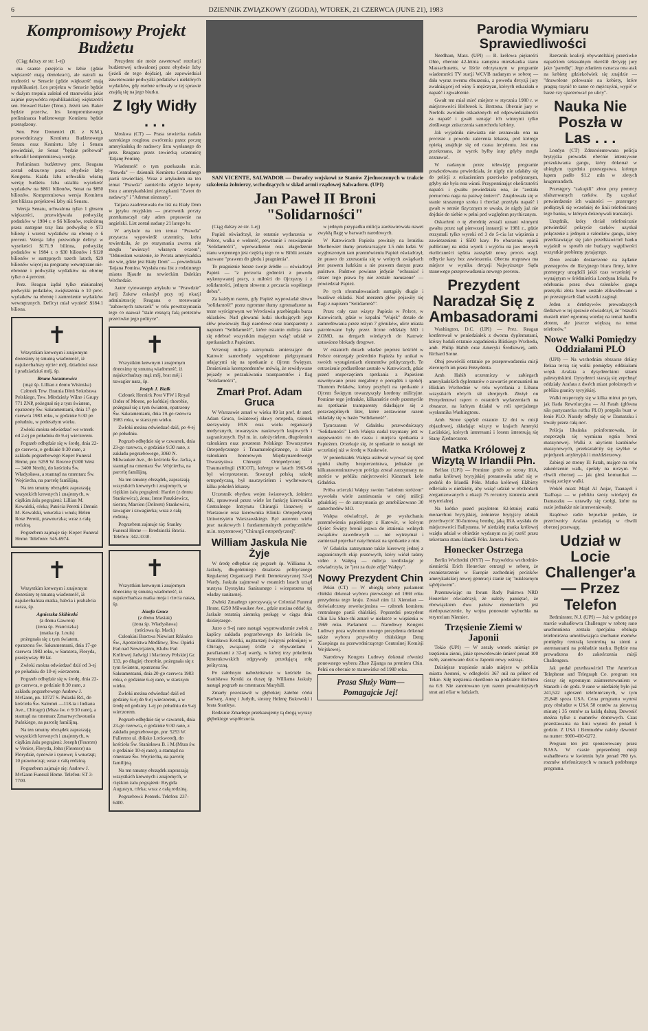6 DZIENNIK ZWIĄZKOWY (ZGODA), WTOREK, 21 CZERWCA (JUNE 21), 1983
Kompromisowy Projekt Budżetu
(Ciąg dalszy ze str. 1-ej)
ma szanse przejścia w Izbie (gdzie większość mają demokraci), ale natrafi na trudności w Senacie (gdzie większość mają republikanie). Los projektu w Senacie będzie w dużym stopniu zależał od stanowiska jakie zajmie przywódca republikańskiej większości sen. Howard Baker (Tenn.). Jeżeli sen. Baker będzie przeciw, los kompromisowego preliminarza budżetowego Komitetu będzie przesądzony.
Sen. Pete Domenici (R. z N.M.), przewodniczący Komitetu Budżetowego Senatu oraz Komitetu Izby i Senatu powiedział, że Senat "będzie próbował" uchwalić kompromisową wersję.
Preliminarz budżetowy prez. Reagana został odrzucony przez obydwie Izby Kongresu. Każda Izba uchwaliła własną wersję budżetu. Izba ustaliła wysokość wydatków na $861 bilionów, Senat na $850 bilionów. Kompromisowa wersja Komitetu jest bliższa projektowi Izby niż Senatu.
Wersja Senatu, uchwalona tylko 1 głosem większości, przewidywała podwyżkę podatków w 1984 r. o $6 bilionów, rozłożoną przez następne trzy lata podwyżkę o $73 biliony i wzrost wydatków na obronę o 6 procent. Wersja Izby przewiduje deficyt w wysokości $171.9 biliona, podwyżkę podatków w 1984 r. o $30 bilionów i $120 bilionów w następnych trzech latach, $29 bilionów więcej na programy wewnętrzne nie-obronne i podwyżkę wydatków na obronę tylko o 4 procent.
Prez. Reagan żądał tylko minimalnej podwyżki podatków, zwiększenia o 10 proc. wydatków na obronę i zamrożenie wydatków wewnętrznych. Deficyt miał wynieść $184.1 biliona.
✝
Wszystkim krewnym i znajomym donosimy tę smutną wiadomość, iż najukochańszy ojciec mój, dziadziuś nasz i pradziadziuś mój, śp.
Bruno Szczanowicz
(mąż śp. Lillian z domu Wisinska)
Członek Tow. Bratnia Dłoń Sokolstwa Polskiego, Tow. Młodzieży Wilno i Grupy 771 ZNP, pożegnał się z tym światem, opatrzony Św. Sakramentami, dnia 17-go czerwca 1983 roku, w godzinie 5:30 po południu, w podeszłym wieku.
Zwłoki można odwiedzać we wtorek od 2-ej po południu do 9-ej wieczorem.
Pogrzeb odbędzie się w środę, dnia 22-go czerwca, o godzinie 9:30 rano, z zakładu pogrzebowego Kopec Funeral Home, pnr. 5259 W. Roscoe (5300 West — 3400 North), do kościoła Św. Władysława, a stamtąd na cmentarz Św. Wojciecha, na parcelę familijną.
Na ten smutny obrządek zapraszają wszystkich krewnych i znajomych, w ciężkim żalu pogrążeni: Lillian M. Kowalski, córka; Patricia Perotti i Dennis M. Kowalski, wnuczka i wnuk; Helen Rose Perotti, prawnuczka; wraz z całą rodziną.
Pogrzebem zajmuje się: Kopec Funeral Home. Telefono: 545-6974.
✝
Wszystkim krewnym i znajomym donosimy tę smutną wiadomość, iż najukochańsza matka, babcia i prababcia nasza, śp.
Agnieszka Skibinski
(z domu Gawron)
(żona śp. Franciszka)
(matka śp. Louis)
pożegnała się z tym światem, opatrzona Św. Sakramentami, dnia 17-go czerwca 1983 roku, w Sarasota, Floryda, przeżywszy 99 lat.
Zwłoki można odwiedzać dziś od 3-ej po południu do 10-ej wieczorem.
Pogrzeb odbędzie się w środę, dnia 22-go czerwca, o godzinie 8:30 rano, z zakładu pogrzebowego Andrew J. McGann, pn. 10727 S. Pulaski Rd., do kościoła Św. Salomei —118-ta i Indiana Ave., Chicago) (Msza św. o 9:30 rano), a stamtąd na cmentarz Zmartwychwstania Pańskiego, na parcelę familijną.
Na ten smutny obrządek zapraszają wszystkich krewnych i znajomych, w ciężkim żalu pogrążeni: Joseph (Frances) w Venice, Floryda, John (Florence) na Florydzie, synowie i synowe; 5 wnucząt; 10 prawnucząt; wraz z całą rodziną.
Pogrzebem zajmuje się: Andrew J. McGann Funeral Home. Telefon: ST 3-7700.
Prezydent nie może zawetować rezolucji budżetowej uchwalonej przez obydwie Izby (jeżeli do tego dojdzie), ale zapowiedział zawetowanie podwyżki podatków i niektórych wydatków, gdy osobne uchwały w tej sprawie znajdą się na jego biurku.
Z Igły Widły . . .
Moskwa (CT) — Prasa sowiecka nadała szerokiego rozgłosu zwróceniu przez pocztę amerykańską do nadawcy listu wysłanego do prez. Reagana przez sowiecką uczennicę Tatjanę Fominę.
Wiadomość o tym przekazała m.in. "Prawda" — dziennik Komitetu Centralnego partii sowieckiej. Wraz z artykułem na ten temat "Prawda" zamieściła zdjęcie koperty listu z amerykańskimi pieczątkami "Zwrot do nadawcy" i "Adresat nieznany".
Tatjana zaadresowała ów list na Biały Dom w języku rosyjskim — pracownik poczty przetłumaczył cały adres poprawnie na angielski. List został nadany 21 lutego br.
W artykule na ten temat "Prawda" przytacza wypowiedź uczennicy, która stwierdziła, że po otrzymaniu zwrotu nie mogła "uwierzyć własnym oczom"; "Odniosłam wrażenie, że Poczta amerykańska nie wie, gdzie jest Biały Dom" — powiedziała Tatjana Fomina. Wysłała ona list z rodzinnego miasta Bjaude na sowieckim Dalekim Wschodzie.
Autor cytowanego artykułu w "Prawdzie" Jurij Żukow oskarżył przy tej okazji administrację Reagana o stosowanie "zabawnych sztuczek" w celu powstrzymania tego co nazwał "stale rosnącą falą protestów przeciwko jego polityce".
✝
Wszystkim krewnym i znajomym donosimy tę smutną wiadomość, iż najukochańszy mąż mój, brat mój i szwagier nasz, śp.
Joseph J. Bialk
Członek Hornick Post VFW i Royal Order of Moose, po krótkiej chorobie, pożegnał się z tym światem, opatrzony Św. Sakramentami, dnia 19-go czerwca 1983 roku, w starszym wieku.
Zwłoki można odwiedzać dziś, po 4-ej po południu.
Pogrzeb odbędzie się w czwartek, dnia 23-go czerwca, o godzinie 9:30 rano, z zakładu pogrzebowego, 3060 N. Milwaukee Ave., do kościoła Św. Jacka, a stamtąd na cmentarz Św. Wojciecha, na parcelę familijną.
Na ten smutny obrządek, zapraszają wszystkich krewnych i znajomych, w ciężkim żalu pogrążeni: Harriet (z domu Stankowicz), żona; Irene Paszkiewicz, siostra; Marrion (Dolores) Stankowicz, szwagier i szwagierka; wraz z całą rodziną.
Pogrzebem zajmuje się: Stanley Funeral Home — Brodzinski Bracia. Telefon: 342-3330.
✝
Wszystkim krewnym i znajomym donosimy tę smutną wiadomość, iż najukochańsza matka moja i ciocia nasza, śp.
Józefa Gracz
(z domu Masiak)
(żona śp. Władysława)
(teściowa śp. Mack)
Członkini Bractwa Niewiast Różańca Św., Apostolstwa Modlitwy, Tow. Opieki Pań nad Nowicjatem, Klubu Pań Królowej Jadwigi i Macierzy Polskiej Gr. 133, po długiej chorobie, pożegnała się z tym światem, opatrzona Św. Sakramentami, dnia 20-go czerwca 1983 roku, o godzinie 6-ej rano, w starszym wieku.
Zwłoki można odwiedzać dziś od godziny 6-ej do 9-ej wieczorem, a w środę od godziny 1-ej po południu do 9-ej wieczorem.
Pogrzeb odbędzie się w czwartek, dnia 23-go czerwca, o godzinie 9:30 rano, z zakładu pogrzebowego, pnr. 5253 W. Fullerton ul. (blisko Lockwood), do kościoła Św. Stanisława B. i M.(Msza św. o godzinie 10-ej rano), a stamtąd na cmentarz Św. Wojciecha, na parcelę familijną.
Na ten smutny obrządek zapraszają wszystkich krewnych i znajomych, w ciężkim żalu pogrążeni: Brygida Augustyn, córka; wraz z całą rodziną.
Pogrzebowi: Poterek. Telefon: 237-6400.
SAN VICENTE, SALWADOR — Doradcy wojskowi ze Stanów Zjednoczonych w trakcie szkolenia żołnierzy, wchodzących w skład armii rządowej Salwadoru. (UPI)
Jan Paweł II Broni "Solidarności"
(Ciąg dalszy ze str. 1-ej)
Papież oświadczył, że ostatnie wydarzenia w Polsce, walka o wolność, powstanie i rozwiązanie "Solidarności", wprowadzenie oraz złagodzenie stanu wojennego jest częścią tego co w Biblii zostało nazwane "prawem do głodu i pragnienia".
To pragnienie bierze swoje źródło — oświadczył Papież — "z poczucia godności z powodu wykonywanej pracy, z miłości do Ojczyzny i z solidarności, jednym słowem z poczucia wspólnego dobra".
Za każdym razem, gdy Papież wypowiadał słowo "solidarność" przez ogromne tłumy zgromadzone na torze wyścigowym we Wrocławiu przebiegała burza oklasków. Nad głowami ludzi słuchających jego słów powiewały flagi narodowe oraz transparenty z napisem "Solidarność", które ostatnio milicja stara się odebrać wszystkim mającym wziąć udział w spotkaniach z Papieżem.
Wczoraj milicja zatrzymała zmierzające do Katowic samochody wypełnione pielgrzymami udającymi się na spotkanie z Ojcem Świętym. Doniesienia korespondentów mówią, że rewidywano pojazdy w poszukiwaniu transparentów i flag "Solidarności",
Zmarł Prof. Adam Gruca
W Warszawie zmarł w wieku 89 lat prof. dr med. Adam Gruca, światowej sławy ortopeda, członek rzeczywisty PAN oraz wielu organizacji medycznych, towarzystw naukowych krajowych i zagranicznych. Był m. in. założycielem, długoletnim członkiem oraz prezesem Polskiego Towarzystwa Ortopedycznego i Traumatologicznego, a także członkiem honorowym Międzynarodowego Towarzystwa Chirurgii Ortopedycznej i Traumatologii (SICOT), którego w latach 1963-66 był wiceprezesem. Stworzył polską szkołę ortopedyczną, był nauczycielem i wychowawcą kilku pokoleń lekarzy.
Uczestnik obydwu wojen światowych, żołnierz AK, sprawował przez wiele lat funkcję kierownika Centralnego Instytutu Chirurgii Urazowej w Warszawie oraz kierownika Kliniki Ortopedycznej Uniwersytetu Warszawskiego. Był autorem wielu prac naukowych i fundamentalnych podręczników m.in. trzytomowej "Chirurgii ortopedycznej".
William Jaskula Nie Żyje
W środę odbędzie się pogrzeb śp. Williama A. Jaskuły, długoletniego działacza politycznego Regularnej Organizacji Partii Demokratycznej 32-ej Wardy. Jaskuła zajmował w ostatnich latach urząd trustysa Dystryktu Sanitarnego i wiceprezesa tej władzy sanitarnej.
Zwłoki Zmarłego spoczywają w Colonial Funeral Home, 6250 Milwaukee Ave., gdzie można oddać śp. Jaskule ostatnią ziemską posługę w ciągu dnia dzisiejszego.
Jutro o 9-ej rano nastąpi wyprowadzenie zwłok z kaplicy zakładu pogrzebowego do kościoła św. Stanisława Kostki, najstarszej świątyni polonijnej w Chicago, związanej ściśle z obywatelami i parafianami z 32-ej wardy, w której trzy pokolenia Rostenkowskich odgrywały przodującą rolę polityczną.
Po żałobnym nabożeństwie w kościele św. Stanisława Kostki za duszę śp. Williama Jaskuły nastąpi pogrzeb na cmentarzu Maryhill.
Zmarły pozostawił w głębokiej żałobie córki Barbarę, Annę i Judyth, siostrę Helenę Bukowski i brata Stanleya.
Rodzinie Zmarłego przekazujemy tą drogą wyrazy głębokiego współczucia.
w jednym przypadku milicja zarekwirowała nawet zwykłą flagę w barwach narodowych.
W Katowicach Papieża powitały na lotnisku Muchowiec tłumy przekraczające 1.5 mln ludzi. W wygłoszonym tam przemówieniu Papież oświadczył, że prawo do zrzeszania się w wolnych związkach jest prawem ludzkim a nie prawem danym przez państwo. Państwo powinno jedynie "ochraniać i strzec tego prawa by nie zostało naruszone" — powiedział Papież.
Po tych sformułowaniach nastąpiły długie i burzliwe oklaski. Nad morzem głów pojawiły się flagi z napisem "Solidarność".
Przez cały czas wizyty Papieża w Polsce, w Katowicach, gdzie w kopalni "Wujek" doszło do zamordowania przez reżym 7 górników, ulice miasta patrolowane były przez liczne oddziały MO i ZOMO, na drogach wiodących do Katowic ustawiono blokady drogowe.
W ostatnich dniach władze poprzez kościół w Polsce ostrzegały pośrednio Papieża by unikał w swoich wystąpieniach elementów politycznych. To ostrzeżenie podkreślone zostało w Katowicach, gdzie przed rozpoczęciem spotkania z Papieżem nawoływano przez megafony o porządek i spokój. Tłumom Polaków, którzy przybyli na spotkanie z Ojcem Świętym towarzyszyły kordony milicyjne. Pomimo tego jednakże, kilkanaście osób przemyciło na spotkanie transparenty składające się z poszczególnych liter, które zestawione razem układały się w hasło "Solidarność".
Tymczasem W Gdańsku przewodniczący "Solidarności" Lech Wałęsa nadal trzymany jest w niepewności co do czasu i miejsca spotkania z Papieżem. Oczekuje się, że spotkanie to nastąpi nie wcześniej niż w środę w Krakowie.
W poniedziałek Wałęsa usiłował wyrwać się spod opieki służby bezpieczeństwa, jednakże po kilkunastominutowym pościgu został zatrzymany na moście w pobliżu miejscowości Kiezmark koło Gdańska.
Próba ucieczki Wałęsy swoim "aniołom stróżom" wywołała wiele zamieszania w całej milicji gdańskiej — do zatrzymania go zmobilizowano 30 samochodów MO.
Wałęsa oświadczył, że po wysłuchaniu przemówienia papieskiego z Katowic, w którym Ojciec Święty bronił prawa do istnienia wolnych związków zawodowych — nie wytrzymał i zamierzał pojechać natychmiast na spotkanie z nim.
W Gdańsku zatrzymano także kierowcę jednej z zagranicznych ekip prasowych, który wiózł taśmy video z Wałęsą — milicja konfiskując je oświadczyła, że "jest za dużo zdjęć Wałęsy".
Nowy Prezydent Chin
Pekin (CT) — W ubiegłą sobotę parlament chiński dokonał wyboru pierwszego od 1969 roku prezydenta tego kraju. Został nim Li Xiennian — doświadczony rewolucjonista — członek komitetu centralnego partii chińskiej. Poprzedni prezydent Chin Liu Shao-chi zmarł w niełasce w więzieniu w 1969 roku. Parlament — Narodowy Kongres Ludowy poza wyborem nowego prezydenta dokonał także wyboru przywódcy chińskiego Deng Xiaopinga na przewodniczącego Centralnej Komisji Wojskowej.
Narodowy Kongres Ludowy dokonał również ponownego wyboru Zhao Zijanga na premiera Chin. Pełni on obecnie to stanowisko od 1980 roku.
Prasa Służy Wam— Pomagajcie Jej!
Parodia Wymiaru Sprawiedliwości
Needham, Mass. (UPI) — B. królowa piękności Ohio, obecnie 42-letnia zamężna mieszkanka stanu Massachusetts, w liście odczytanym w programie wiadomości TV stacji WCVB nadanym w sobotę — dała wyraz swemu oburzeniu, z powodu decyzji jury zwalniającej od winy 5 mężczyzn, których oskarżała o napaść i zgwałcenie.
Gwałt ten miał mieć miejsce w styczniu 1980 r. w miejscowości Holbrook k. Bostonu. Obecnie jury w Norfolk zwolniło oskarżonych od odpowiedzialności za napaść i gwałt uznając ich winnymi tylko złośliwego zniszczenia samochodu kobiety.
Jak wyjaśniła niewiasta nie zeznawała ona na procesie z powodu zalecenia lekarza, pod którego opieką znajduje się od czasu incydentu. Jest ona przekonana, że wyrok byłby inny gdyby mogła zeznawać.
W nadanym przez telewizję programie poszkodowana powiedziała, że nigdy nie udałaby się do policji z oskarżeniem przeciwko podejrzanym, gdyby nie była ona winni. Przypominając okoliczności napaści i gwałtu powiedziała ona, że "została porzucona naga na pastwę śmierci". Znajdowała się w stanie strasznego szoku i chociaż przeżyła napaść i gwałt w sensie fizycznym to uważa, że nigdy już nie dojdzie do siebie w pełni pod względem psychicznym.
Oskarżeni o tę zbrodnię zostali uznani winnymi gwałtu przez sąd pierwszej instancji w 1981 r., gdzie otrzymali tylko wyroki od 3 do 5-ciu lat więzienia z zawieszeniem i $500 kary. Po oburzeniu opinii publicznej na niski wyrok i wyjściu na jaw nowych okoliczności sędzia zarządził nowy proces wzgl. odbycie kary bez zawieszenia. Obecna rozprawa ma miejsce w wyniku decyzji Najwyższego Sądu stanowego przeprowadzenia nowego procesu.
Prezydent Naradzał Się z Ambasadorami
Washington, D.C. (UPI) — Prez. Reagan konferował w poniedziałek z dwoma dyplomatami, którzy badali ostatnio zagadnienia Bliskiego Wschodu, amb. Philip Habib oraz Ameryki Środkowej, amb. Richard Stone.
Obaj powrócili ostatnio po przeprowadzeniu misji zleconych im przez Prezydenta.
Amb. Habib uczestniczy w zabiegach amerykańskich dyplomatów o zawarcie porozumień na Bliskim Wschodzie w celu wycofania z Libanu wszystkich obcych sił zbrojnych. Złożył on Prezydentowi raport o ostatnich wydarzeniach na obszarze, na którym działał w roli specjalnego wysłannika Washingtonu.
Amb. Stone spędził ostatnio 12 dni w misji objazdowej, składając wizyty w krajach Ameryki Łacińskiej, których interesami i losem interesują się Stany Zjednoczone.
Matka Królowej z Wizytą W Irlandii Płn.
Belfast (UPI) — Pomimo gróźb ze strony IRA, matka królowej brytyjskiej postanowiła udać się w podróż do Irlandii Półn. Matka królowej Elżbiety odleciała w niedzielę, aby wziąć udział w obchodach zorganizowanych z okazji 75 rocznicy istnienia armii terytorialnej.
Na krótko przed przylotem 82-letniej matki monarchini brytyjskiej, żołnierze brytyjscy zdołali przechwycić 30-funtową bombę, jaką IRA wysłała do miejscowości Ballymena. W niedzielę matka królowej wzięła udział w obiedzie wydanym na jej cześć przez sekretarza stanu Irlandii Półn. Jamesa Prior'a.
Honecker Ostrzega
Berlin Wschodni (NYT) — Przywódca wschodnio-niemiecki Erich Honecker ostrzegł w sobotę, że rozmieszczenie w Europie zachodniej pocisków amerykańskiej nowej generacji stanie się "nuklearnym sąbójstwem".
Przemawiając na forum Rady Państwa NRD Honecker oświadczył, że należy pamiętać, że obowiązkiem dwu państw niemieckich jest niedopuszczenie, by wojna ponownie wybuchła na terytorium Niemiec.
Trzęsienie Ziemi w Japonii
Tokio (UPI) — W zeszły wtorek miesiąc po trzęsieniu ziemi, jakie spowodowało śmierć ponad 100 osób, zanotowano dziś w Japonii nowy wstrząs.
Dzisiejsze trzęsienie miało miejsce w pobliżu miasta Aomori, w odległości 367 mil na północ od Tokio. Siłę trzęsienia określono na podziałce Richtera na 6.9. Nie zanotowano tym razem poważniejszych strat ani ofiar w ludziach.
Rzecznik koalicji obywatelskiej przeciwko napaściom seksualnym określił decyzję jury jako "parodię". Jego zdaniem oznacza ona atak na kobietę gdziekolwiek się znajdzie — "dozwolone polowanie na kobiety, które pragną czynić to samo co mężczyźni, wypić w barze czy spacerować po ulicy".
Nauka Nie Poszła w Las . . .
Londyn (CT) Zdezorientowana policja brytyjska prowadzi obecnie intensywne poszukiwania gangu, który dokonał w ubiegłym tygodniu przestępstwa, którego łupem padło $1.2 mln w złotych krugerrandach.
Przestępcy "zakupili" złoto przy pomocy sfałszowanych czeków. By uzyskać potwierdzenie ich ważności — przestępcy podłączyli się wcześniej do linii telefonicznej tego banku, w którym dokonywali transakcji.
Urzędnik, który chciał telefonicznie potwierdzić pokrycie czeków uzyskał połączenie z jednym z członków gangu, który przedstawiając się jako przedstawiciel banku wyjaśnił w sposób nie budzący wątpliwości wszystkie problemy pytającego.
Złoto zostało dostarczone na żądanie przestępców do fikcyjnego biura firmy, które przestępcy urządzili jakiś czas wcześniej w wynajętym w śródmieściu Londynu lokalu. Po odebraniu przez dwu członków gangu przesyłki złota biuro zostało zlikwidowane a po przestępcach ślad wszelki zaginął.
Jeden z detektywów prowadzących śledztwo w tej sprawie oświadczył, że "oszuści musieli mieć ogromną wiedzę na temat handlu złotem, ale jeszcze większą na temat telefonów."
Nowe Walki Pomiędzy Oddziałami PLO
(UPI) — Na wschodnim obszarze doliny Bekaa toczą się walki pomiędzy oddziałami wojsk Arafata a dysydenckimi siłami palestyńskimi. Dysydenci starają się zepchnąć oddziały Arafata z dwóch miast położonych w pobliżu granicy syryjskiej.
Walki rozpoczęły się w kilka minut po tym, jak Rada Rewolucyjna — Al Fatah (główna siła partyzancka ruchu PLO) potępiła bunt w łonie PLO. Narady odbyły się w Damaszku i trwały przez całą noc.
Policja libańska poinformowała, że rozpoczęła się wymiana ognia broni maszynowej. Walki z użyciem karabinów maszynowych, przekształciły się szybko w pojedynek artyleryjski i moździerzowy.
Zabiegi ze strony El Fatah, mające na celu zakończenie walk, spełzły na niczym. W chwili obecnej — jak głosi komunikat — trwają zacięte walki.
Wokół miast Majd Al Anjar, Taanayel i Taalbaya — w pobliżu szosy wiodącej do Damaszku — ustawiły się czołgi, które na razie jednakże nie interweniowały.
Rządowe radio bejruckie podało, że przeciwnicy Arafata posiadają w chwili obecnej przewagę.
Udział w Locie Challenger'a — Przez Telefon
Bedminster, N.J. (UPI) — Już w godzinę po starcie wahadłowca Challenger w sobotę rano uruchomiona została specjalna obsługa telefoniczna umożliwiająca słuchanie rozmów pomiędzy centralą kontrolną na ziemi a astronautami na pokładzie statku. Będzie ona prowadzona do zakończenia misji Challengera.
Jak podał przedstawiciel The American Telephone and Telegraph Co. program ten cieszy się ogromnym zainteresowaniem w Stanach i do godz. 9 rano w niedzielę było już 241,522 zgłoszeń telefonicznych, w tym 25,848 spoza USA. Cena programu wynosi przy obsłudze w USA 50 centów za pierwszą minutę i 35 centów za każdą dalszą. Dzwonić można tylko z numerów domowych. Czas pozostawania na linii wynosi do ponad 5 godzin. Z USA i Bermudów należy dzwonić na numer: 9000-410-6272.
Program ten jest sponsorowany przez NASA. W czasie poprzedniej misji wahadłowca w kwietniu bylo ponad 780 tys. rozmów telefonicznych w ramach podobnego programu.